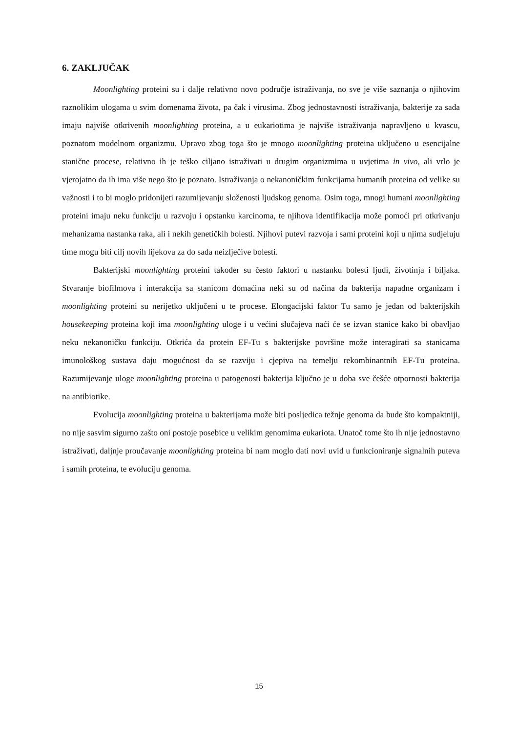6. ZAKLJUČAK
Moonlighting proteini su i dalje relativno novo područje istraživanja, no sve je više saznanja o njihovim raznolikim ulogama u svim domenama života, pa čak i virusima. Zbog jednostavnosti istraživanja, bakterije za sada imaju najviše otkrivenih moonlighting proteina, a u eukariotima je najviše istraživanja napravljeno u kvascu, poznatom modelnom organizmu. Upravo zbog toga što je mnogo moonlighting proteina uključeno u esencijalne stanične procese, relativno ih je teško ciljano istraživati u drugim organizmima u uvjetima in vivo, ali vrlo je vjerojatno da ih ima više nego što je poznato. Istraživanja o nekanoničkim funkcijama humanih proteina od velike su važnosti i to bi moglo pridonijeti razumijevanju složenosti ljudskog genoma. Osim toga, mnogi humani moonlighting proteini imaju neku funkciju u razvoju i opstanku karcinoma, te njihova identifikacija može pomoći pri otkrivanju mehanizama nastanka raka, ali i nekih genetičkih bolesti. Njihovi putevi razvoja i sami proteini koji u njima sudjeluju time mogu biti cilj novih lijekova za do sada neizlječive bolesti.
Bakterijski moonlighting proteini također su često faktori u nastanku bolesti ljudi, životinja i biljaka. Stvaranje biofilmova i interakcija sa stanicom domaćina neki su od načina da bakterija napadne organizam i moonlighting proteini su nerijetko uključeni u te procese. Elongacijski faktor Tu samo je jedan od bakterijskih housekeeping proteina koji ima moonlighting uloge i u većini slučajeva naći će se izvan stanice kako bi obavljao neku nekanoničku funkciju. Otkrića da protein EF-Tu s bakterijske površine može interagirati sa stanicama imunološkog sustava daju mogućnost da se razviju i cjepiva na temelju rekombinantnih EF-Tu proteina. Razumijevanje uloge moonlighting proteina u patogenosti bakterija ključno je u doba sve češće otpornosti bakterija na antibiotike.
Evolucija moonlighting proteina u bakterijama može biti posljedica težnje genoma da bude što kompaktniji, no nije sasvim sigurno zašto oni postoje posebice u velikim genomima eukariota. Unatoč tome što ih nije jednostavno istraživati, daljnje proučavanje moonlighting proteina bi nam moglo dati novi uvid u funkcioniranje signalnih puteva i samih proteina, te evoluciju genoma.
15